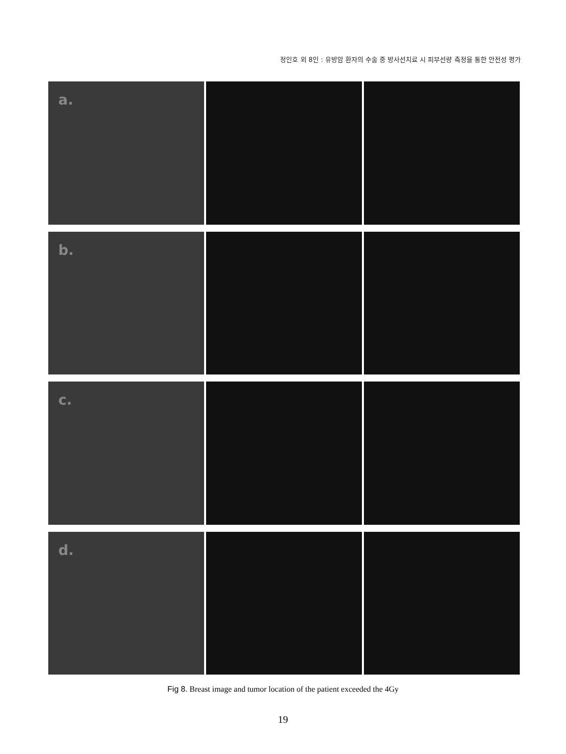정인호 외 8인 : 유방암 환자의 수술 중 방사선치료 시 피부선량 측정을 통한 안전성 평가
a.
b.
c.
d.
Fig 8. Breast image and tumor location of the patient exceeded the 4Gy
19